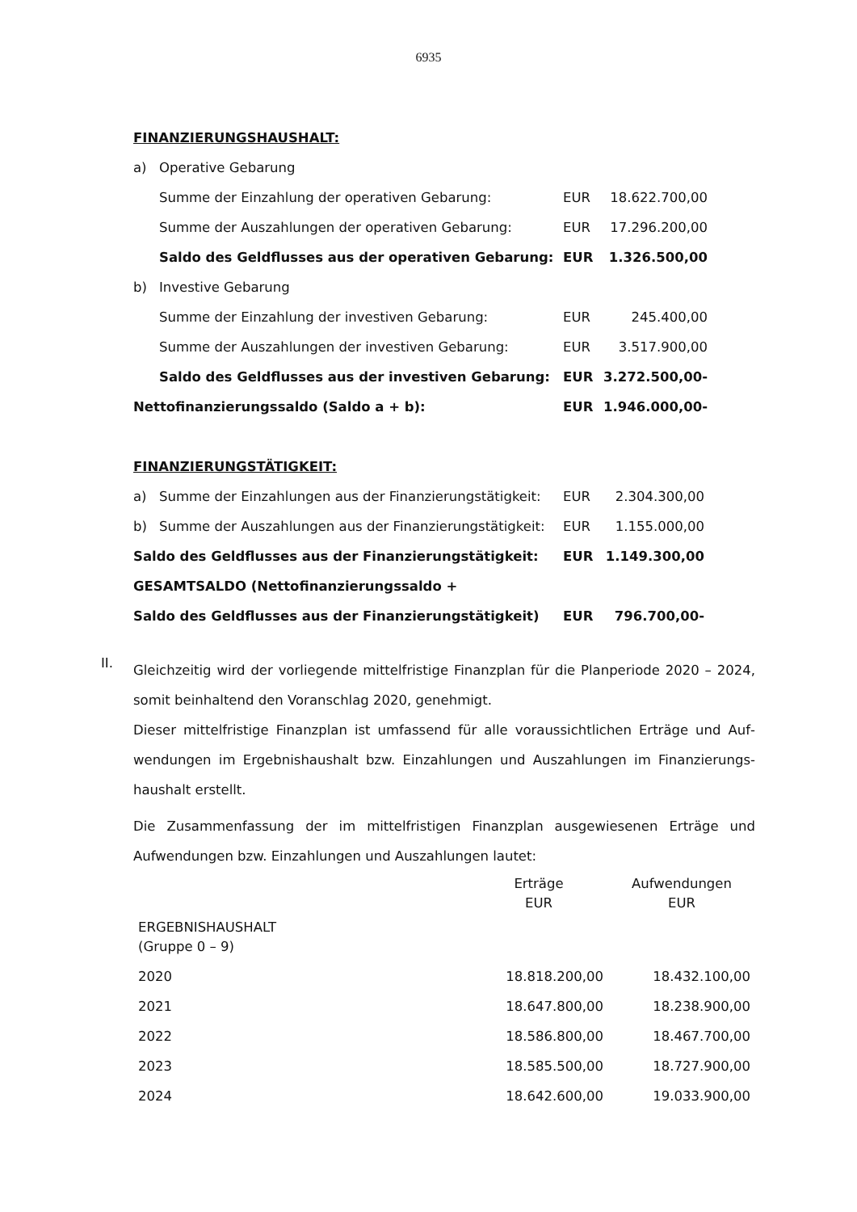6935
FINANZIERUNGSHAUSHALT:
| a) | Operative Gebarung | | |
| | Summe der Einzahlung der operativen Gebarung: | EUR | 18.622.700,00 |
| | Summe der Auszahlungen der operativen Gebarung: | EUR | 17.296.200,00 |
| | Saldo des Geldflusses aus der operativen Gebarung: | EUR | 1.326.500,00 |
| b) | Investive Gebarung | | |
| | Summe der Einzahlung der investiven Gebarung: | EUR | 245.400,00 |
| | Summe der Auszahlungen der investiven Gebarung: | EUR | 3.517.900,00 |
| | Saldo des Geldflusses aus der investiven Gebarung: | EUR | 3.272.500,00- |
| Nettofinanzierungssaldo (Saldo a + b): | | EUR | 1.946.000,00- |
FINANZIERUNGSTÄTIGKEIT:
| a) | Summe der Einzahlungen aus der Finanzierungstätigkeit: | EUR | 2.304.300,00 |
| b) | Summe der Auszahlungen aus der Finanzierungstätigkeit: | EUR | 1.155.000,00 |
| Saldo des Geldflusses aus der Finanzierungstätigkeit: | | EUR | 1.149.300,00 |
| GESAMTSALDO (Nettofinanzierungssaldo + | | | |
| Saldo des Geldflusses aus der Finanzierungstätigkeit) | | EUR | 796.700,00- |
II.
Gleichzeitig wird der vorliegende mittelfristige Finanzplan für die Planperiode 2020 – 2024, somit beinhaltend den Voranschlag 2020, genehmigt.
Dieser mittelfristige Finanzplan ist umfassend für alle voraussichtlichen Erträge und Auf­wendungen im Ergebnishaushalt bzw. Einzahlungen und Auszahlungen im Finanzierungs­haushalt erstellt.
Die Zusammenfassung der im mittelfristigen Finanzplan ausgewiesenen Erträge und Aufwendungen bzw. Einzahlungen und Auszahlungen lautet:
| | Erträge EUR | Aufwendungen EUR |
| --- | --- | --- |
| ERGEBNISHAUSHALT (Gruppe 0 – 9) | | |
| 2020 | 18.818.200,00 | 18.432.100,00 |
| 2021 | 18.647.800,00 | 18.238.900,00 |
| 2022 | 18.586.800,00 | 18.467.700,00 |
| 2023 | 18.585.500,00 | 18.727.900,00 |
| 2024 | 18.642.600,00 | 19.033.900,00 |